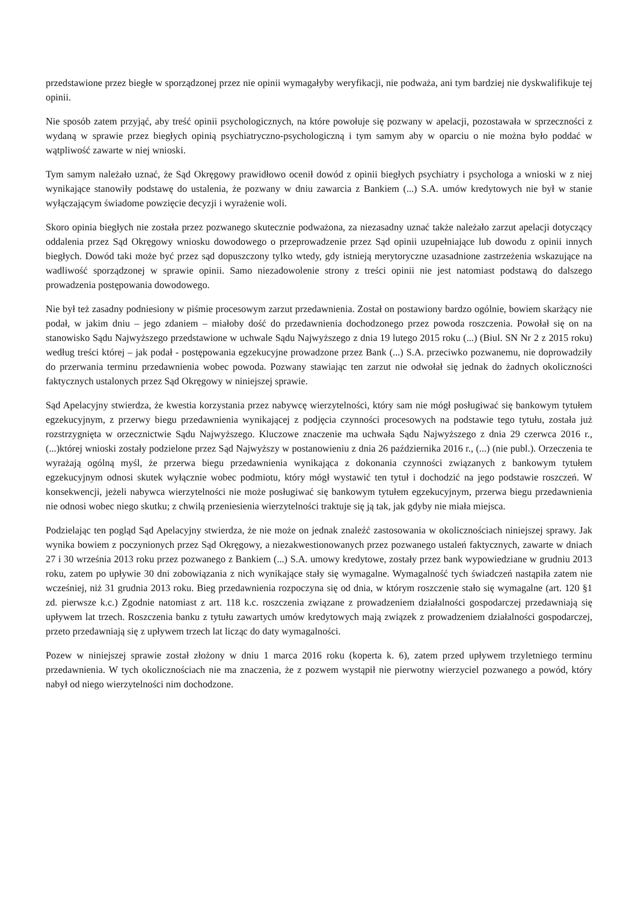przedstawione przez biegłe w sporządzonej przez nie opinii wymagałyby weryfikacji, nie podważa, ani tym bardziej nie dyskwalifikuje tej opinii.
Nie sposób zatem przyjąć, aby treść opinii psychologicznych, na które powołuje się pozwany w apelacji, pozostawała w sprzeczności z wydaną w sprawie przez biegłych opinią psychiatryczno-psychologiczną i tym samym aby w oparciu o nie można było poddać w wątpliwość zawarte w niej wnioski.
Tym samym należało uznać, że Sąd Okręgowy prawidłowo ocenił dowód z opinii biegłych psychiatry i psychologa a wnioski w z niej wynikające stanowiły podstawę do ustalenia, że pozwany w dniu zawarcia z Bankiem (...) S.A. umów kredytowych nie był w stanie wyłączającym świadome powzięcie decyzji i wyrażenie woli.
Skoro opinia biegłych nie została przez pozwanego skutecznie podważona, za niezasadny uznać także należało zarzut apelacji dotyczący oddalenia przez Sąd Okręgowy wniosku dowodowego o przeprowadzenie przez Sąd opinii uzupełniające lub dowodu z opinii innych biegłych. Dowód taki może być przez sąd dopuszczony tylko wtedy, gdy istnieją merytoryczne uzasadnione zastrzeżenia wskazujące na wadliwość sporządzonej w sprawie opinii. Samo niezadowolenie strony z treści opinii nie jest natomiast podstawą do dalszego prowadzenia postępowania dowodowego.
Nie był też zasadny podniesiony w piśmie procesowym zarzut przedawnienia. Został on postawiony bardzo ogólnie, bowiem skarżący nie podał, w jakim dniu – jego zdaniem – miałoby dość do przedawnienia dochodzonego przez powoda roszczenia. Powołał się on na stanowisko Sądu Najwyższego przedstawione w uchwale Sądu Najwyższego z dnia 19 lutego 2015 roku (...) (Biul. SN Nr 2 z 2015 roku) według treści której – jak podał - postępowania egzekucyjne prowadzone przez Bank (...) S.A. przeciwko pozwanemu, nie doprowadziły do przerwania terminu przedawnienia wobec powoda. Pozwany stawiając ten zarzut nie odwołał się jednak do żadnych okoliczności faktycznych ustalonych przez Sąd Okręgowy w niniejszej sprawie.
Sąd Apelacyjny stwierdza, że kwestia korzystania przez nabywcę wierzytelności, który sam nie mógł posługiwać się bankowym tytułem egzekucyjnym, z przerwy biegu przedawnienia wynikającej z podjęcia czynności procesowych na podstawie tego tytułu, została już rozstrzygnięta w orzecznictwie Sądu Najwyższego. Kluczowe znaczenie ma uchwała Sądu Najwyższego z dnia 29 czerwca 2016 r., (...)której wnioski zostały podzielone przez Sąd Najwyższy w postanowieniu z dnia 26 października 2016 r., (...) (nie publ.). Orzeczenia te wyrażają ogólną myśl, że przerwa biegu przedawnienia wynikająca z dokonania czynności związanych z bankowym tytułem egzekucyjnym odnosi skutek wyłącznie wobec podmiotu, który mógł wystawić ten tytuł i dochodzić na jego podstawie roszczeń. W konsekwencji, jeżeli nabywca wierzytelności nie może posługiwać się bankowym tytułem egzekucyjnym, przerwa biegu przedawnienia nie odnosi wobec niego skutku; z chwilą przeniesienia wierzytelności traktuje się ją tak, jak gdyby nie miała miejsca.
Podzielając ten pogląd Sąd Apelacyjny stwierdza, że nie może on jednak znaleźć zastosowania w okolicznościach niniejszej sprawy. Jak wynika bowiem z poczynionych przez Sąd Okręgowy, a niezakwestionowanych przez pozwanego ustaleń faktycznych, zawarte w dniach 27 i 30 września 2013 roku przez pozwanego z Bankiem (...) S.A. umowy kredytowe, zostały przez bank wypowiedziane w grudniu 2013 roku, zatem po upływie 30 dni zobowiązania z nich wynikające stały się wymagalne. Wymagalność tych świadczeń nastąpiła zatem nie wcześniej, niż 31 grudnia 2013 roku. Bieg przedawnienia rozpoczyna się od dnia, w którym roszczenie stało się wymagalne (art. 120 §1 zd. pierwsze k.c.) Zgodnie natomiast z art. 118 k.c. roszczenia związane z prowadzeniem działalności gospodarczej przedawniają się upływem lat trzech. Roszczenia banku z tytułu zawartych umów kredytowych mają związek z prowadzeniem działalności gospodarczej, przeto przedawniają się z upływem trzech lat licząc do daty wymagalności.
Pozew w niniejszej sprawie został złożony w dniu 1 marca 2016 roku (koperta k. 6), zatem przed upływem trzyletniego terminu przedawnienia. W tych okolicznościach nie ma znaczenia, że z pozwem wystąpił nie pierwotny wierzyciel pozwanego a powód, który nabył od niego wierzytelności nim dochodzone.